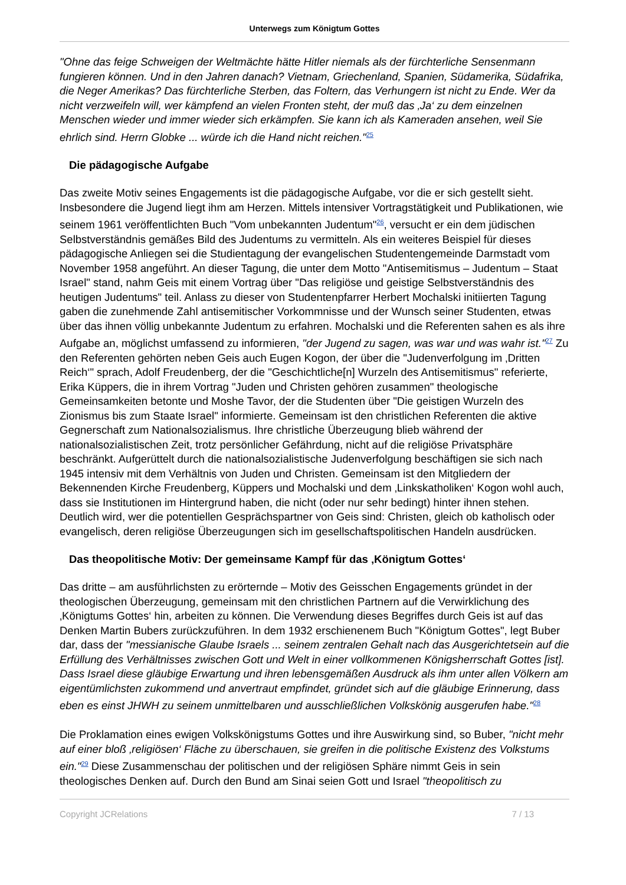Unterwegs zum Königtum Gottes
"Ohne das feige Schweigen der Weltmächte hätte Hitler niemals als der fürchterliche Sensenmann fungieren können. Und in den Jahren danach? Vietnam, Griechenland, Spanien, Südamerika, Südafrika, die Neger Amerikas? Das fürchterliche Sterben, das Foltern, das Verhungern ist nicht zu Ende. Wer da nicht verzweifeln will, wer kämpfend an vielen Fronten steht, der muß das ‚Ja‘ zu dem einzelnen Menschen wieder und immer wieder sich erkämpfen. Sie kann ich als Kameraden ansehen, weil Sie ehrlich sind. Herrn Globke ... würde ich die Hand nicht reichen."<sup>25</sup>
Die pädagogische Aufgabe
Das zweite Motiv seines Engagements ist die pädagogische Aufgabe, vor die er sich gestellt sieht. Insbesondere die Jugend liegt ihm am Herzen. Mittels intensiver Vortragstätigkeit und Publikationen, wie seinem 1961 veröffentlichten Buch "Vom unbekannten Judentum"<sup>26</sup>, versucht er ein dem jüdischen Selbstverständnis gemäßes Bild des Judentums zu vermitteln. Als ein weiteres Beispiel für dieses pädagogische Anliegen sei die Studientagung der evangelischen Studentengemeinde Darmstadt vom November 1958 angeführt. An dieser Tagung, die unter dem Motto "Antisemitismus – Judentum – Staat Israel" stand, nahm Geis mit einem Vortrag über "Das religiöse und geistige Selbstverständnis des heutigen Judentums" teil. Anlass zu dieser von Studentenpfarrer Herbert Mochalski initiierten Tagung gaben die zunehmende Zahl antisemitischer Vorkommnisse und der Wunsch seiner Studenten, etwas über das ihnen völlig unbekannte Judentum zu erfahren. Mochalski und die Referenten sahen es als ihre Aufgabe an, möglichst umfassend zu informieren, "der Jugend zu sagen, was war und was wahr ist."<sup>27</sup> Zu den Referenten gehörten neben Geis auch Eugen Kogon, der über die "Judenverfolgung im ‚Dritten Reich‘" sprach, Adolf Freudenberg, der die "Geschichtliche[n] Wurzeln des Antisemitismus" referierte, Erika Küppers, die in ihrem Vortrag "Juden und Christen gehören zusammen" theologische Gemeinsamkeiten betonte und Moshe Tavor, der die Studenten über "Die geistigen Wurzeln des Zionismus bis zum Staate Israel" informierte. Gemeinsam ist den christlichen Referenten die aktive Gegnerschaft zum Nationalsozialismus. Ihre christliche Überzeugung blieb während der nationalsozialistischen Zeit, trotz persönlicher Gefährdung, nicht auf die religiöse Privatsphäre beschränkt. Aufgerüttelt durch die nationalsozialistische Judenverfolgung beschäftigen sie sich nach 1945 intensiv mit dem Verhältnis von Juden und Christen. Gemeinsam ist den Mitgliedern der Bekennenden Kirche Freudenberg, Küppers und Mochalski und dem ‚Linkskatholiken‘ Kogon wohl auch, dass sie Institutionen im Hintergrund haben, die nicht (oder nur sehr bedingt) hinter ihnen stehen. Deutlich wird, wer die potentiellen Gesprächspartner von Geis sind: Christen, gleich ob katholisch oder evangelisch, deren religiöse Überzeugungen sich im gesellschaftspolitischen Handeln ausdrücken.
Das theopolitische Motiv: Der gemeinsame Kampf für das ‚Königtum Gottes‘
Das dritte – am ausführlichsten zu erörternde – Motiv des Geisschen Engagements gründet in der theologischen Überzeugung, gemeinsam mit den christlichen Partnern auf die Verwirklichung des ‚Königtums Gottes‘ hin, arbeiten zu können. Die Verwendung dieses Begriffes durch Geis ist auf das Denken Martin Bubers zurückzuführen. In dem 1932 erschienenem Buch "Königtum Gottes", legt Buber dar, dass der "messianische Glaube Israels ... seinem zentralen Gehalt nach das Ausgerichtetsein auf die Erfüllung des Verhältnisses zwischen Gott und Welt in einer vollkommenen Königsherrschaft Gottes [ist]. Dass Israel diese gläubige Erwartung und ihren lebensgemäßen Ausdruck als ihm unter allen Völkern am eigentümlichsten zukommend und anvertraut empfindet, gründet sich auf die gläubige Erinnerung, dass eben es einst JHWH zu seinem unmittelbaren und ausschließlichen Volkskönig ausgerufen habe."<sup>28</sup>
Die Proklamation eines ewigen Volkskönigstums Gottes und ihre Auswirkung sind, so Buber, "nicht mehr auf einer bloß ‚religiösen‘ Fläche zu überschauen, sie greifen in die politische Existenz des Volkstums ein."<sup>29</sup> Diese Zusammenschau der politischen und der religiösen Sphäre nimmt Geis in sein theologisches Denken auf. Durch den Bund am Sinai seien Gott und Israel "theopolitisch zu
Copyright JCRelations 7 / 13